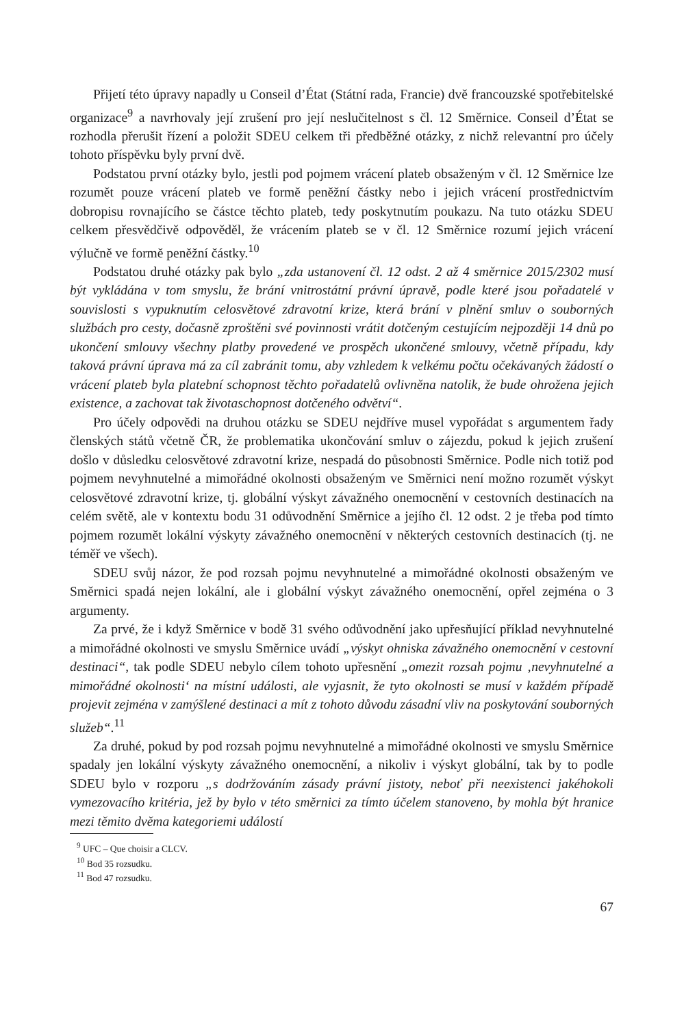Přijetí této úpravy napadly u Conseil d’État (Státní rada, Francie) dvě francouzské spotřebitelské organizace<sup>9</sup> a navrhovaly její zrušení pro její neslučitelnost s čl. 12 Směrnice. Conseil d’État se rozhodla přerušit řízení a položit SDEU celkem tři předběžné otázky, z nichž relevantní pro účely tohoto příspěvku byly první dvě.
Podstatou první otázky bylo, jestli pod pojmem vrácení plateb obsaženým v čl. 12 Směrnice lze rozumět pouze vrácení plateb ve formě peněžní částky nebo i jejich vrácení prostřednictvím dobropisu rovnajícího se částce těchto plateb, tedy poskytnutím poukazu. Na tuto otázku SDEU celkem přesvědčivě odpověděl, že vrácením plateb se v čl. 12 Směrnice rozumí jejich vrácení výlučně ve formě peněžní částky.<sup>10</sup>
Podstatou druhé otázky pak bylo „zda ustanovení čl. 12 odst. 2 až 4 směrnice 2015/2302 musí být vykládána v tom smyslu, že brání vnitrostátní právní úpravě, podle které jsou pořadatelé v souvislosti s vypuknutím celosvětové zdravotní krize, která brání v plnění smluv o souborných službách pro cesty, dočasně zproštěni své povinnosti vrátit dotčeným cestujícím nejpozději 14 dnů po ukončení smlouvy všechny platby provedené ve prospěch ukončené smlouvy, včetně případu, kdy taková právní úprava má za cíl zabránit tomu, aby vzhledem k velkému počtu očekávaných žádostí o vrácení plateb byla platební schopnost těchto pořadatelů ovlivněna natolik, že bude ohrožena jejich existence, a zachovat tak životaschopnost dotčeného odvětví“.
Pro účely odpovědi na druhou otázku se SDEU nejdříve musel vypořádat s argumentem řady členských států včetně ČR, že problematika ukončování smluv o zájezdu, pokud k jejich zrušení došlo v důsledku celosvětové zdravotní krize, nespadá do působnosti Směrnice. Podle nich totiž pod pojmem nevyhnutelné a mimořádné okolnosti obsaženým ve Směrnici není možno rozumět výskyt celosvětové zdravotní krize, tj. globální výskyt závažného onemocnění v cestovních destinacích na celém světě, ale v kontextu bodu 31 odůvodnění Směrnice a jejího čl. 12 odst. 2 je třeba pod tímto pojmem rozumět lokální výskyty závažného onemocnění v některých cestovních destinacích (tj. ne téměř ve všech).
SDEU svůj názor, že pod rozsah pojmu nevyhnutelné a mimořádné okolnosti obsaženým ve Směrnici spadá nejen lokální, ale i globální výskyt závažného onemocnění, opřel zejména o 3 argumenty.
Za prvé, že i když Směrnice v bodě 31 svého odůvodnění jako upřesňující příklad nevyhnutelné a mimořádné okolnosti ve smyslu Směrnice uvádí „výskyt ohniska závažného onemocnění v cestovní destinaci“, tak podle SDEU nebylo cílem tohoto upřesnění „omezit rozsah pojmu ‚nevyhnutelné a mimořádné okolnosti‘ na místní události, ale vyjasnit, že tyto okolnosti se musí v každém případě projevit zejména v zamýšlené destinaci a mít z tohoto důvodu zásadní vliv na poskytování souborných služeb“.<sup>11</sup>
Za druhé, pokud by pod rozsah pojmu nevyhnutelné a mimořádné okolnosti ve smyslu Směrnice spadaly jen lokální výskyty závažného onemocnění, a nikoliv i výskyt globální, tak by to podle SDEU bylo v rozporu „s dodržováním zásady právní jistoty, neboť při neexistenci jakéhokoli vymezovacího kritéria, jež by bylo v této směrnici za tímto účelem stanoveno, by mohla být hranice mezi těmito dvěma kategoriemi událostí
<sup>9</sup> UFC – Que choisir a CLCV.
<sup>10</sup> Bod 35 rozsudku.
<sup>11</sup> Bod 47 rozsudku.
67